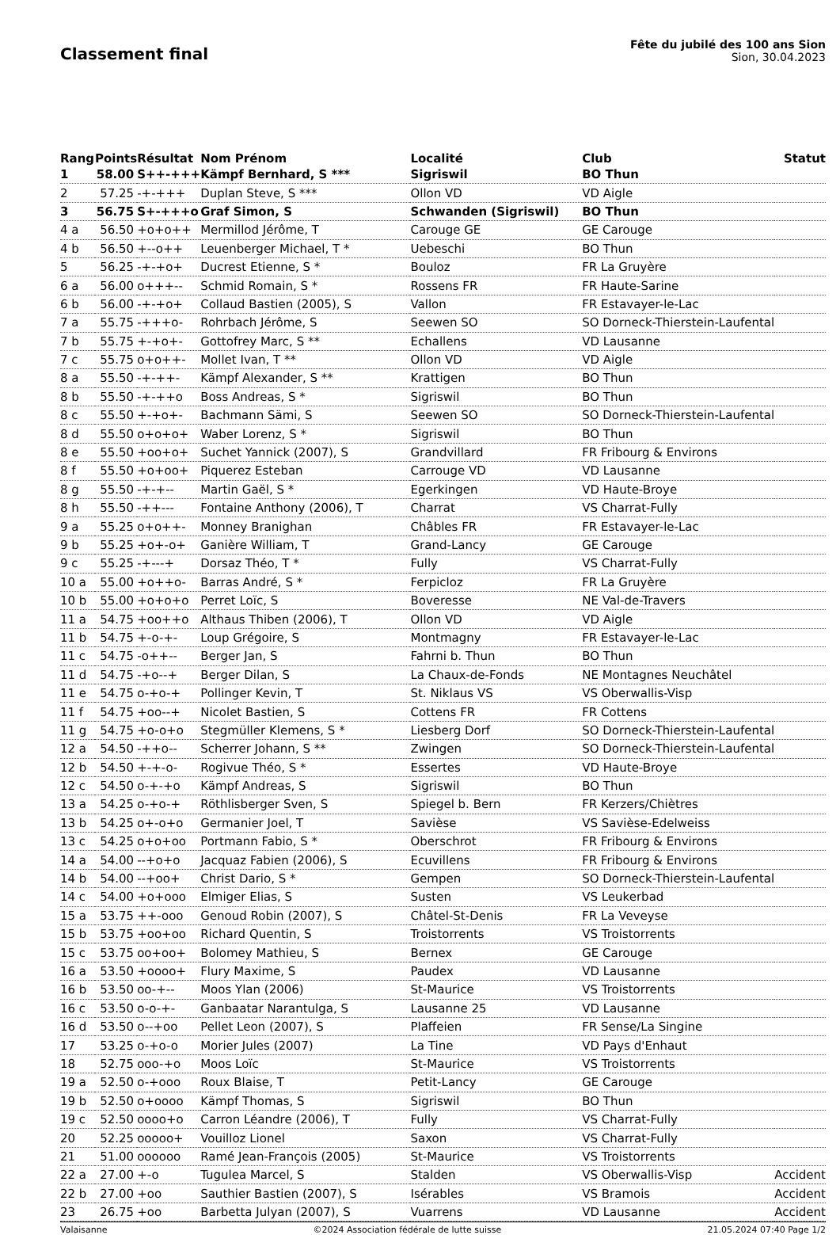Classement final
Fête du jubilé des 100 ans Sion
Sion, 30.04.2023
| Rang | Points | Résultat | Nom Prénom | Localité | Club | Statut |
| --- | --- | --- | --- | --- | --- | --- |
| 1 | 58.00 | S++-+++ | Kämpf Bernhard, S *** | Sigriswil | BO Thun | |
| 2 | 57.25 | -+-+++ | Duplan Steve, S *** | Ollon VD | VD Aigle | |
| 3 | 56.75 | S+-+++o | Graf Simon, S | Schwanden (Sigriswil) | BO Thun | |
| 4 a | 56.50 | +o+o++ | Mermillod Jérôme, T | Carouge GE | GE Carouge | |
| 4 b | 56.50 | +--o++ | Leuenberger Michael, T * | Uebeschi | BO Thun | |
| 5 | 56.25 | -+-+o+ | Ducrest Etienne, S * | Bouloz | FR La Gruyère | |
| 6 a | 56.00 | o+++-- | Schmid Romain, S * | Rossens FR | FR Haute-Sarine | |
| 6 b | 56.00 | -+-+o+ | Collaud Bastien (2005), S | Vallon | FR Estavayer-le-Lac | |
| 7 a | 55.75 | -+++o- | Rohrbach Jérôme, S | Seewen SO | SO Dorneck-Thierstein-Laufental | |
| 7 b | 55.75 | +-+o+- | Gottofrey Marc, S ** | Echallens | VD Lausanne | |
| 7 c | 55.75 | o+o++- | Mollet Ivan, T ** | Ollon VD | VD Aigle | |
| 8 a | 55.50 | -+-++- | Kämpf Alexander, S ** | Krattigen | BO Thun | |
| 8 b | 55.50 | -+-++o | Boss Andreas, S * | Sigriswil | BO Thun | |
| 8 c | 55.50 | +-+o+- | Bachmann Sämi, S | Seewen SO | SO Dorneck-Thierstein-Laufental | |
| 8 d | 55.50 | o+o+o+ | Waber Lorenz, S * | Sigriswil | BO Thun | |
| 8 e | 55.50 | +oo+o+ | Suchet Yannick (2007), S | Grandvillard | FR Fribourg & Environs | |
| 8 f | 55.50 | +o+oo+ | Piquerez Esteban | Carrouge VD | VD Lausanne | |
| 8 g | 55.50 | -+-+-- | Martin Gaël, S * | Egerkingen | VD Haute-Broye | |
| 8 h | 55.50 | -++--- | Fontaine Anthony (2006), T | Charrat | VS Charrat-Fully | |
| 9 a | 55.25 | o+o++- | Monney Branighan | Châbles FR | FR Estavayer-le-Lac | |
| 9 b | 55.25 | +o+-o+ | Ganière William, T | Grand-Lancy | GE Carouge | |
| 9 c | 55.25 | -+---+ | Dorsaz Théo, T * | Fully | VS Charrat-Fully | |
| 10 a | 55.00 | +o++o- | Barras André, S * | Ferpicloz | FR La Gruyère | |
| 10 b | 55.00 | +o+o+o | Perret Loïc, S | Boveresse | NE Val-de-Travers | |
| 11 a | 54.75 | +oo++o | Althaus Thiben (2006), T | Ollon VD | VD Aigle | |
| 11 b | 54.75 | +-o-+- | Loup Grégoire, S | Montmagny | FR Estavayer-le-Lac | |
| 11 c | 54.75 | -o++-- | Berger Jan, S | Fahrni b. Thun | BO Thun | |
| 11 d | 54.75 | -+o--+ | Berger Dilan, S | La Chaux-de-Fonds | NE Montagnes Neuchâtel | |
| 11 e | 54.75 | o-+o-+ | Pollinger Kevin, T | St. Niklaus VS | VS Oberwallis-Visp | |
| 11 f | 54.75 | +oo--+ | Nicolet Bastien, S | Cottens FR | FR Cottens | |
| 11 g | 54.75 | +o-o+o | Stegmüller Klemens, S * | Liesberg Dorf | SO Dorneck-Thierstein-Laufental | |
| 12 a | 54.50 | -++o-- | Scherrer Johann, S ** | Zwingen | SO Dorneck-Thierstein-Laufental | |
| 12 b | 54.50 | +-+-o- | Rogivue Théo, S * | Essertes | VD Haute-Broye | |
| 12 c | 54.50 | o-+-+o | Kämpf Andreas, S | Sigriswil | BO Thun | |
| 13 a | 54.25 | o-+o-+ | Röthlisberger Sven, S | Spiegel b. Bern | FR Kerzers/Chiètres | |
| 13 b | 54.25 | o+-o+o | Germanier Joel, T | Savièse | VS Savièse-Edelweiss | |
| 13 c | 54.25 | o+o+oo | Portmann Fabio, S * | Oberschrot | FR Fribourg & Environs | |
| 14 a | 54.00 | --+o+o | Jacquaz Fabien (2006), S | Ecuvillens | FR Fribourg & Environs | |
| 14 b | 54.00 | --+oo+ | Christ Dario, S * | Gempen | SO Dorneck-Thierstein-Laufental | |
| 14 c | 54.00 | +o+ooo | Elmiger Elias, S | Susten | VS Leukerbad | |
| 15 a | 53.75 | ++-ooo | Genoud Robin (2007), S | Châtel-St-Denis | FR La Veveyse | |
| 15 b | 53.75 | +oo+oo | Richard Quentin, S | Troistorrents | VS Troistorrents | |
| 15 c | 53.75 | oo+oo+ | Bolomey Mathieu, S | Bernex | GE Carouge | |
| 16 a | 53.50 | +oooo+ | Flury Maxime, S | Paudex | VD Lausanne | |
| 16 b | 53.50 | oo-+-- | Moos Ylan (2006) | St-Maurice | VS Troistorrents | |
| 16 c | 53.50 | o-o-+- | Ganbaatar Narantulga, S | Lausanne 25 | VD Lausanne | |
| 16 d | 53.50 | o--+oo | Pellet Leon (2007), S | Plaffeien | FR Sense/La Singine | |
| 17 | 53.25 | o-+o-o | Morier Jules (2007) | La Tine | VD Pays d'Enhaut | |
| 18 | 52.75 | ooo-+o | Moos Loïc | St-Maurice | VS Troistorrents | |
| 19 a | 52.50 | o-+ooo | Roux Blaise, T | Petit-Lancy | GE Carouge | |
| 19 b | 52.50 | o+oooo | Kämpf Thomas, S | Sigriswil | BO Thun | |
| 19 c | 52.50 | oooo+o | Carron Léandre (2006), T | Fully | VS Charrat-Fully | |
| 20 | 52.25 | ooooo+ | Vouilloz Lionel | Saxon | VS Charrat-Fully | |
| 21 | 51.00 | oooooo | Ramé Jean-François (2005) | St-Maurice | VS Troistorrents | |
| 22 a | 27.00 | +-o | Tugulea Marcel, S | Stalden | VS Oberwallis-Visp | Accident |
| 22 b | 27.00 | +oo | Sauthier Bastien (2007), S | Isérables | VS Bramois | Accident |
| 23 | 26.75 | +oo | Barbetta Julyan (2007), S | Vuarrens | VD Lausanne | Accident |
Valaisanne ©2024 Association fédérale de lutte suisse 21.05.2024 07:40 Page 1/2